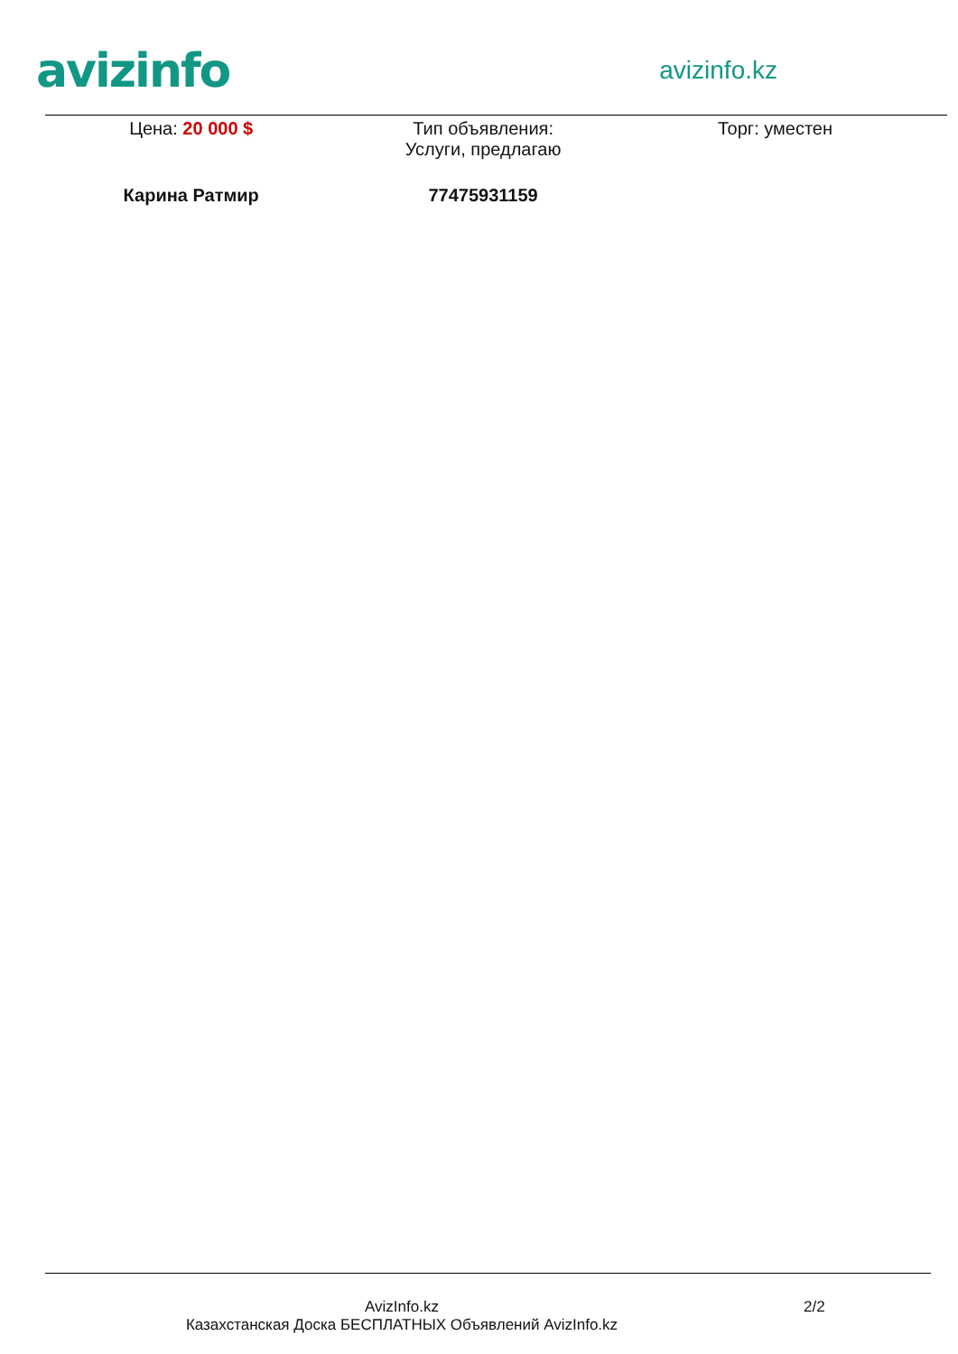avizinfo
avizinfo.kz
Цена: 20 000 $ Тип объявления:
Услуги, предлагаю
Торг: уместен
Карина Ратмир 77475931159
AvizInfo.kz
Казахстанская Доска БЕСПЛАТНЫХ Объявлений AvizInfo.kz
2/2